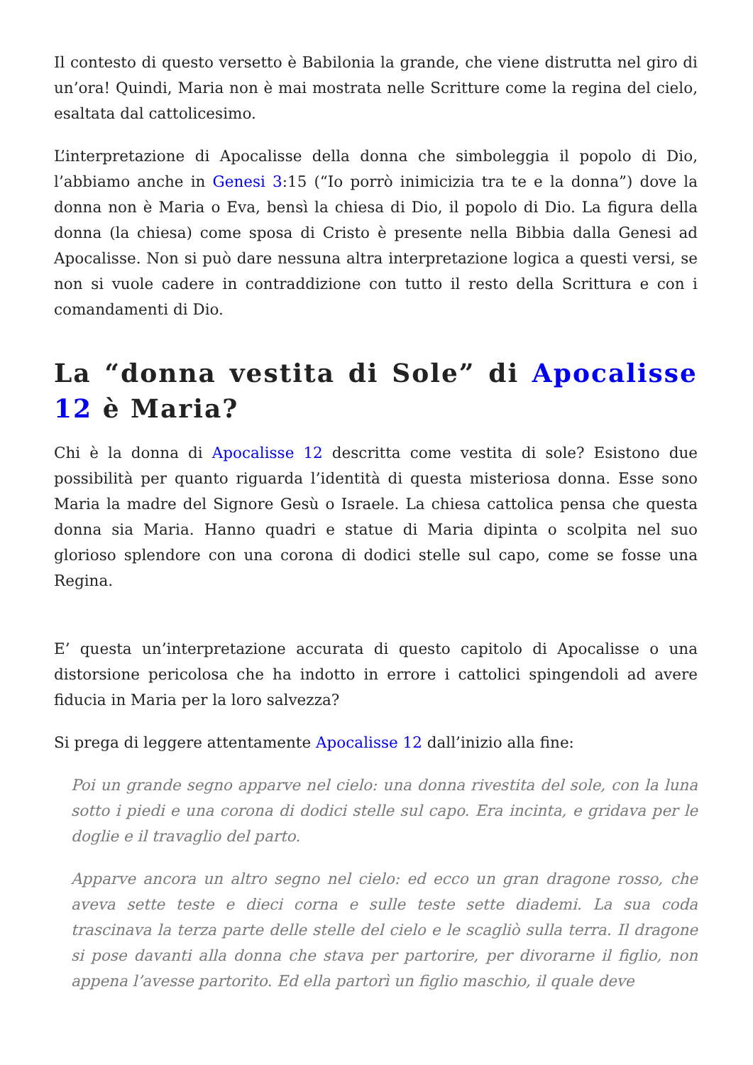Il contesto di questo versetto è Babilonia la grande, che viene distrutta nel giro di un’ora! Quindi, Maria non è mai mostrata nelle Scritture come la regina del cielo, esaltata dal cattolicesimo.
L’interpretazione di Apocalisse della donna che simboleggia il popolo di Dio, l’abbiamo anche in Genesi 3:15 (“Io porrò inimicizia tra te e la donna”) dove la donna non è Maria o Eva, bensì la chiesa di Dio, il popolo di Dio. La figura della donna (la chiesa) come sposa di Cristo è presente nella Bibbia dalla Genesi ad Apocalisse. Non si può dare nessuna altra interpretazione logica a questi versi, se non si vuole cadere in contraddizione con tutto il resto della Scrittura e con i comandamenti di Dio.
La “donna vestita di Sole” di Apocalisse 12 è Maria?
Chi è la donna di Apocalisse 12 descritta come vestita di sole? Esistono due possibilità per quanto riguarda l’identità di questa misteriosa donna. Esse sono Maria la madre del Signore Gesù o Israele. La chiesa cattolica pensa che questa donna sia Maria. Hanno quadri e statue di Maria dipinta o scolpita nel suo glorioso splendore con una corona di dodici stelle sul capo, come se fosse una Regina.
E’ questa un’interpretazione accurata di questo capitolo di Apocalisse o una distorsione pericolosa che ha indotto in errore i cattolici spingendoli ad avere fiducia in Maria per la loro salvezza?
Si prega di leggere attentamente Apocalisse 12 dall’inizio alla fine:
Poi un grande segno apparve nel cielo: una donna rivestita del sole, con la luna sotto i piedi e una corona di dodici stelle sul capo. Era incinta, e gridava per le doglie e il travaglio del parto.
Apparve ancora un altro segno nel cielo: ed ecco un gran dragone rosso, che aveva sette teste e dieci corna e sulle teste sette diademi. La sua coda trascinava la terza parte delle stelle del cielo e le scagliò sulla terra. Il dragone si pose davanti alla donna che stava per partorire, per divorarne il figlio, non appena l’avesse partorito. Ed ella partorì un figlio maschio, il quale deve